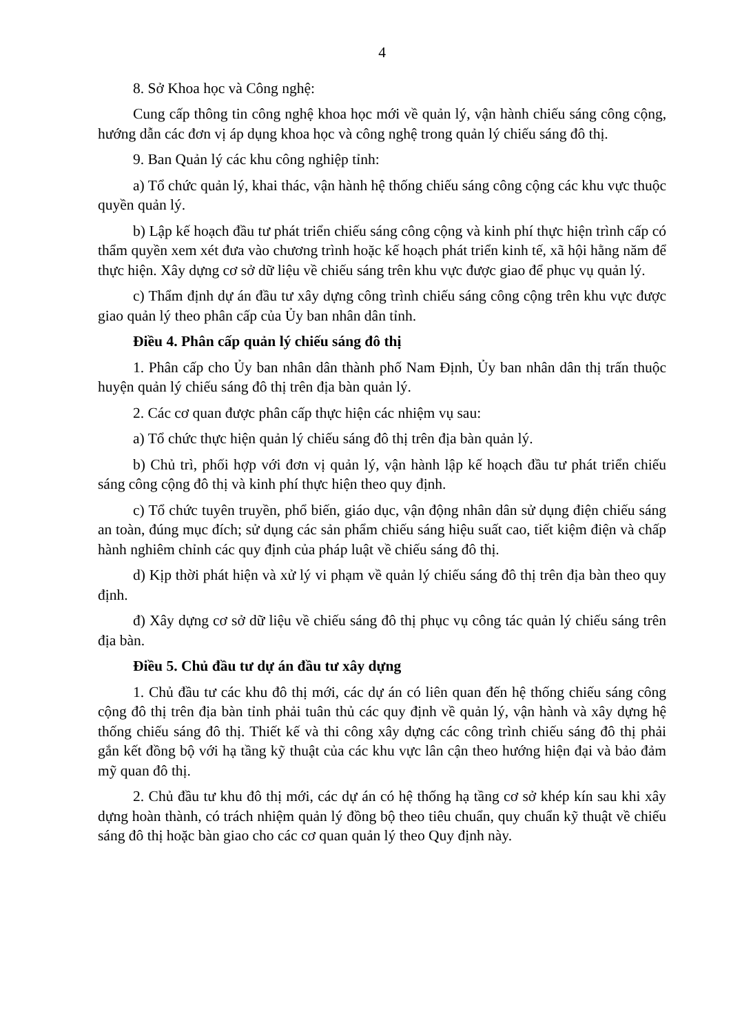4
8. Sở Khoa học và Công nghệ:
Cung cấp thông tin công nghệ khoa học mới về quản lý, vận hành chiếu sáng công cộng, hướng dẫn các đơn vị áp dụng khoa học và công nghệ trong quản lý chiếu sáng đô thị.
9. Ban Quản lý các khu công nghiệp tỉnh:
a) Tổ chức quản lý, khai thác, vận hành hệ thống chiếu sáng công cộng các khu vực thuộc quyền quản lý.
b) Lập kế hoạch đầu tư phát triển chiếu sáng công cộng và kinh phí thực hiện trình cấp có thẩm quyền xem xét đưa vào chương trình hoặc kế hoạch phát triển kinh tế, xã hội hằng năm để thực hiện. Xây dựng cơ sở dữ liệu về chiếu sáng trên khu vực được giao để phục vụ quản lý.
c) Thẩm định dự án đầu tư xây dựng công trình chiếu sáng công cộng trên khu vực được giao quản lý theo phân cấp của Ủy ban nhân dân tỉnh.
Điều 4. Phân cấp quản lý chiếu sáng đô thị
1. Phân cấp cho Ủy ban nhân dân thành phố Nam Định, Ủy ban nhân dân thị trấn thuộc huyện quản lý chiếu sáng đô thị trên địa bàn quản lý.
2. Các cơ quan được phân cấp thực hiện các nhiệm vụ sau:
a) Tổ chức thực hiện quản lý chiếu sáng đô thị trên địa bàn quản lý.
b) Chủ trì, phối hợp với đơn vị quản lý, vận hành lập kế hoạch đầu tư phát triển chiếu sáng công cộng đô thị và kinh phí thực hiện theo quy định.
c) Tổ chức tuyên truyền, phổ biến, giáo dục, vận động nhân dân sử dụng điện chiếu sáng an toàn, đúng mục đích; sử dụng các sản phẩm chiếu sáng hiệu suất cao, tiết kiệm điện và chấp hành nghiêm chỉnh các quy định của pháp luật về chiếu sáng đô thị.
d) Kịp thời phát hiện và xử lý vi phạm về quản lý chiếu sáng đô thị trên địa bàn theo quy định.
đ) Xây dựng cơ sở dữ liệu về chiếu sáng đô thị phục vụ công tác quản lý chiếu sáng trên địa bàn.
Điều 5. Chủ đầu tư dự án đầu tư xây dựng
1. Chủ đầu tư các khu đô thị mới, các dự án có liên quan đến hệ thống chiếu sáng công cộng đô thị trên địa bàn tỉnh phải tuân thủ các quy định về quản lý, vận hành và xây dựng hệ thống chiếu sáng đô thị. Thiết kế và thi công xây dựng các công trình chiếu sáng đô thị phải gắn kết đồng bộ với hạ tầng kỹ thuật của các khu vực lân cận theo hướng hiện đại và bảo đảm mỹ quan đô thị.
2. Chủ đầu tư khu đô thị mới, các dự án có hệ thống hạ tầng cơ sở khép kín sau khi xây dựng hoàn thành, có trách nhiệm quản lý đồng bộ theo tiêu chuẩn, quy chuẩn kỹ thuật về chiếu sáng đô thị hoặc bàn giao cho các cơ quan quản lý theo Quy định này.